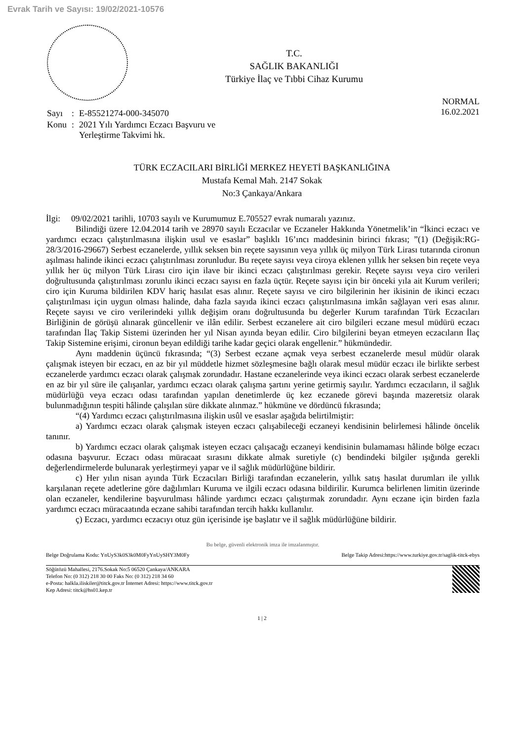Evrak Tarih ve Sayısı: 19/02/2021-10576
T.C.
SAĞLIK BAKANLIĞI
Türkiye İlaç ve Tıbbi Cihaz Kurumu
NORMAL
16.02.2021
| Sayı | : | E-85521274-000-345070 |
| Konu | : | 2021 Yılı Yardımcı Eczacı Başvuru ve Yerleştirme Takvimi hk. |
TÜRK ECZACILARI BİRLİĞİ MERKEZ HEYETİ BAŞKANLIĞINA
Mustafa Kemal Mah. 2147 Sokak
No:3 Çankaya/Ankara
İlgi: 09/02/2021 tarihli, 10703 sayılı ve Kurumumuz E.705527 evrak numaralı yazınız.
Bilindiği üzere 12.04.2014 tarih ve 28970 sayılı Eczacılar ve Eczaneler Hakkında Yönetmelik’in “İkinci eczacı ve yardımcı eczacı çalıştırılmasına ilişkin usul ve esaslar” başlıklı 16’ıncı maddesinin birinci fıkrası; ”(1) (Değişik:RG-28/3/2016-29667) Serbest eczanelerde, yıllık seksen bin reçete sayısının veya yıllık üç milyon Türk Lirası tutarında cironun aşılması halinde ikinci eczacı çalıştırılması zorunludur. Bu reçete sayısı veya ciroya eklenen yıllık her seksen bin reçete veya yıllık her üç milyon Türk Lirası ciro için ilave bir ikinci eczacı çalıştırılması gerekir. Reçete sayısı veya ciro verileri doğrultusunda çalıştırılması zorunlu ikinci eczacı sayısı en fazla üçtür. Reçete sayısı için bir önceki yıla ait Kurum verileri; ciro için Kuruma bildirilen KDV hariç hasılat esas alınır. Reçete sayısı ve ciro bilgilerinin her ikisinin de ikinci eczacı çalıştırılması için uygun olması halinde, daha fazla sayıda ikinci eczacı çalıştırılmasına imkân sağlayan veri esas alınır. Reçete sayısı ve ciro verilerindeki yıllık değişim oranı doğrultusunda bu değerler Kurum tarafından Türk Eczacıları Birliğinin de görüşü alınarak güncellenir ve ilân edilir. Serbest eczanelere ait ciro bilgileri eczane mesul müdürü eczacı tarafından İlaç Takip Sistemi üzerinden her yıl Nisan ayında beyan edilir. Ciro bilgilerini beyan etmeyen eczacıların İlaç Takip Sistemine erişimi, cironun beyan edildiği tarihe kadar geçici olarak engellenir.” hükmündedir.
Aynı maddenin üçüncü fıkrasında; “(3) Serbest eczane açmak veya serbest eczanelerde mesul müdür olarak çalışmak isteyen bir eczacı, en az bir yıl müddetle hizmet sözleşmesine bağlı olarak mesul müdür eczacı ile birlikte serbest eczanelerde yardımcı eczacı olarak çalışmak zorundadır. Hastane eczanelerinde veya ikinci eczacı olarak serbest eczanelerde en az bir yıl süre ile çalışanlar, yardımcı eczacı olarak çalışma şartını yerine getirmiş sayılır. Yardımcı eczacıların, il sağlık müdürlüğü veya eczacı odası tarafından yapılan denetimlerde üç kez eczanede görevi başında mazeretsiz olarak bulunmadığının tespiti hâlinde çalışılan süre dikkate alınmaz.” hükmüne ve dördüncü fıkrasında;
“(4) Yardımcı eczacı çalıştırılmasına ilişkin usûl ve esaslar aşağıda belirtilmiştir:
a) Yardımcı eczacı olarak çalışmak isteyen eczacı çalışabileceği eczaneyi kendisinin belirlemesi hâlinde öncelik tanınır.
b) Yardımcı eczacı olarak çalışmak isteyen eczacı çalışacağı eczaneyi kendisinin bulamaması hâlinde bölge eczacı odasına başvurur. Eczacı odası müracaat sırasını dikkate almak suretiyle (c) bendindeki bilgiler ışığında gerekli değerlendirmelerde bulunarak yerleştirmeyi yapar ve il sağlık müdürlüğüne bildirir.
c) Her yılın nisan ayında Türk Eczacıları Birliği tarafından eczanelerin, yıllık satış hasılat durumları ile yıllık karşılanan reçete adetlerine göre dağılımları Kuruma ve ilgili eczacı odasına bildirilir. Kurumca belirlenen limitin üzerinde olan eczaneler, kendilerine başvurulması hâlinde yardımcı eczacı çalıştırmak zorundadır. Aynı eczane için birden fazla yardımcı eczacı müracaatında eczane sahibi tarafından tercih hakkı kullanılır.
ç) Eczacı, yardımcı eczacıyı otuz gün içerisinde işe başlatır ve il sağlık müdürlüğüne bildirir.
Bu belge, güvenli elektronik imza ile imzalanmıştır.
Belge Doğrulama Kodu: YnUyS3k0S3k0M0FyYnUySHY3M0Fy Belge Takip Adresi:https://www.turkiye.gov.tr/saglik-titck-ebys
Söğütözü Mahallesi, 2176.Sokak No:5 06520 Çankaya/ANKARA
Telefon No: (0 312) 218 30 00 Faks No: (0 312) 218 34 60
e-Posta: halkla.iliskiler@titck.gov.tr İnternet Adresi: https://www.titck.gov.tr
Kep Adresi: titck@hs01.kep.tr
1 | 2